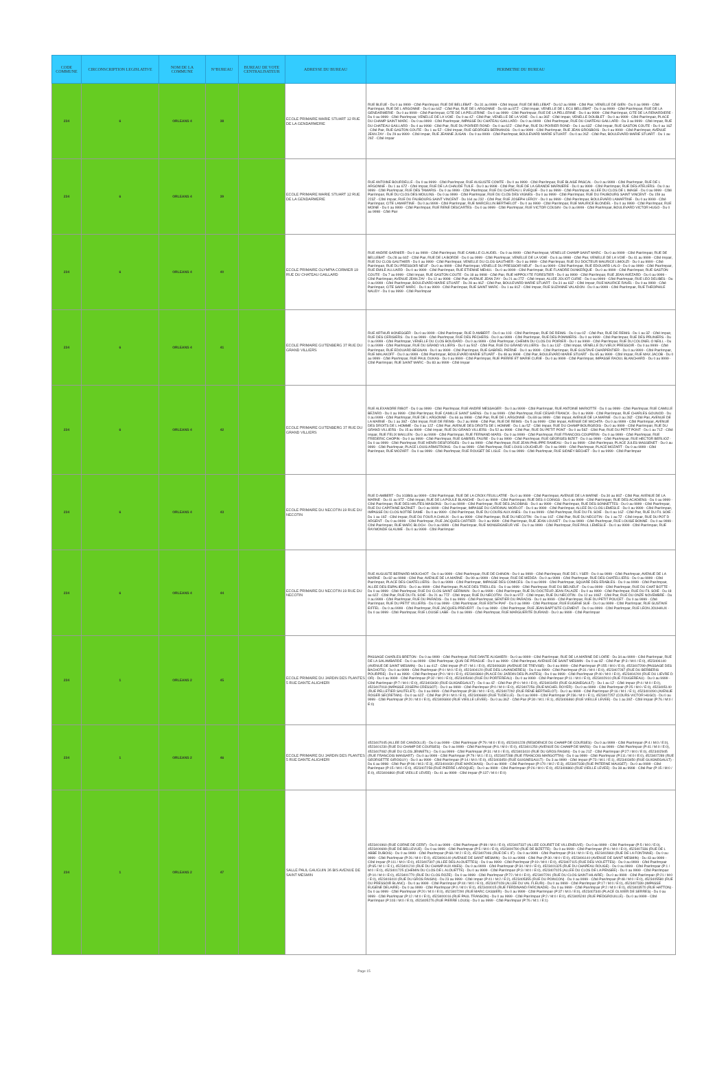| CODE COMMUNE | CIRCONSCRIPTION LEGISLATIVE | NOM DE LA COMMUNE | N°BUREAU | BUREAU DE VOTE CENTRALISATEUR | ADRESSE DU BUREAU | PERIMETRE DU BUREAU |
| --- | --- | --- | --- | --- | --- | --- |
| 234 | 6 | ORLEANS 4 | 38 | | ECOLE PRIMAIRE MARIE STUART 12 RUE DE LA GENDARMERIE | RUE BLEUE - Du 0 au 9999 - Côté Pair/Impair, RUE DE BELLEBAT - Du 31 au 9999 - Côté Impair, RUE DE BELLEBAT - Du 62 au 9998 - Côté Pair, VENELLE DE GIEN - Du 0 au 9999 - Côté Pair/Impair, RUE DE L ARGONNE - Du 0 au 64Z - Côté Pair, RUE DE L ARGONNE - Du 69 au 87Z - Côté Impair, VENELLE DE L ECU BELLEBAT - Du 0 au 9999 - Côté Pair/Impair, RUE DE LA GENDARMERIE - Du 0 au 9999 - Côté Pair/Impair, CITE DE LA PELLERINE - Du 0 au 9999 - Côté Pair/Impair, RUE DE LA PELLERINE - Du 0 au 9999 - Côté Pair/Impair, CITE DE LA RENARDIERE - Du 0 au 9999 - Côté Pair/Impair, VENELLE DE LA VOIE - Du 0 au 4Z - Côté Pair, VENELLE DE LA VOIE - Du 1 au 39Z - Côté Impair, VENELLE DOUBLET - Du 0 au 9999 - Côté Pair/Impair, PLACE DU CHAMP SAINT MARC - Du 0 au 9999 - Côté Pair/Impair, IMPASSE DU CHATEAU GAILLARD - Du 0 au 9999 - Côté Pair/Impair, RUE DU CHATEAU GAILLARD - Du 3 au 9999 - Côté Impair, RUE DU CHATEAU GAILLARD - Du 4 au 9998 - Côté Pair, RUE DU POIRIER ROND - Du 0 au 62Z - Côté Pair, RUE DU POIRIER ROND - Du 1 au 63Z - Côté Impair, RUE GASTON COUTE - Du 0 au 16Z - Côté Pair, RUE GASTON COUTE - Du 1 au 5Z - Côté Impair, RUE GEORGES BERNANOS - Du 0 au 9999 - Côté Pair/Impair, RUE JEAN GROSBOIS - Du 0 au 9999 - Côté Pair/Impair, AVENUE JEAN ZAY - Du 29 au 9999 - Côté Impair, RUE JEANNE JUGAN - Du 0 au 9999 - Côté Pair/Impair, BOULEVARD MARIE STUART - Du 0 au 26Z - Côté Pair, BOULEVARD MARIE STUART - Du 1 au 29Z - Côté Impair |
| 234 | 6 | ORLEANS 4 | 39 | | ECOLE PRIMAIRE MARIE STUART 12 RUE DE LA GENDARMERIE | RUE ANTOINE BOURDELLE - Du 0 au 9999 - Côté Pair/Impair, RUE AUGUSTE COMTE - Du 0 au 9999 - Côté Pair/Impair, RUE BLAISE PASCAL - Du 0 au 9999 - Côté Pair/Impair, RUE DE L ARGONNE - Du 1 au 67Z - Côté Impair, RUE DE LA CHAUDE TUILE - Du 0 au 9998 - Côté Pair, RUE DE LA GRANDE MARNIERE - Du 0 au 9999 - Côté Pair/Impair, RUE DES ATELIERS - Du 0 au 9999 - Côté Pair/Impair, RUE DES TAMARIS - Du 0 au 9999 - Côté Pair/Impair, RUE DU CHATEAU L EVEQUE - Du 0 au 9999 - Côté Pair/Impair, ALLEE DU CLOS DE L IMAGE - Du 0 au 9999 - Côté Pair/Impair, RUE DU CLOS DES MOULINS - Du 0 au 9999 - Côté Pair/Impair, RUE DU CLOS DES VIGNES - Du 0 au 9999 - Côté Pair/Impair, RUE DU FAUBOURG SAINT VINCENT - Du 159 au 223Z - Côté Impair, RUE DU FAUBOURG SAINT VINCENT - Du 164 au 232 - Côté Pair, RUE JOSEPH LEROY - Du 0 au 9999 - Côté Pair/Impair, BOULEVARD LAMARTINE - Du 0 au 9999 - Côté Pair/Impair, CITE LAMARTINE - Du 0 au 9999 - Côté Pair/Impair, RUE MARCELLIN BERTHELOT - Du 0 au 9999 - Côté Pair/Impair, RUE MAURICE BLONDEL - Du 0 au 9999 - Côté Pair/Impair, RUE MOINE - Du 0 au 9999 - Côté Pair/Impair, RUE RENE DESCARTES - Du 0 au 9999 - Côté Pair/Impair, RUE VICTOR COUSIN - Du 0 au 9999 - Côté Pair/Impair, BOULEVARD VICTOR HUGO - Du 0 au 9998 - Côté Pair |
| 234 | 6 | ORLEANS 4 | 40 | | ECOLE PRIMAIRE OLYMPIA CORMIER 19 RUE DU CHATEAU GAILLARD | RUE ANDRE GARNIER - Du 0 au 9999 - Côté Pair/Impair, RUE CAMILLE CLAUDEL - Du 0 au 9999 - Côté Pair/Impair, VENELLE CHAMP SAINT MARC - Du 0 au 9999 - Côté Pair/Impair, RUE DE BELLEBAT - Du 28 au 60Z - Côté Pair, RUE DE LA BORDE - Du 0 au 9999 - Côté Pair/Impair, VENELLE DE LA VOIE - Du 6 au 9998 - Côté Pair, VENELLE DE LA VOIE - Du 41 au 9999 - Côté Impair, RUE DU CLOS GAUTHIER - Du 0 au 9999 - Côté Pair/Impair, VENELLE DU CLOS GAUTHIER - Du 0 au 9999 - Côté Pair/Impair, RUE DU DOCTEUR MAURICE LIMOUZI - Du 0 au 9999 - Côté Pair/Impair, RUE DU PRESSOIR NEUF - Du 0 au 9999 - Côté Pair/Impair, VENELLE DU PRESSOIR NEUF - Du 0 au 9999 - Côté Pair/Impair, RUE EDOUARD LALO - Du 0 au 9999 - Côté Pair/Impair, RUE EMILE ALLUARD - Du 0 au 9999 - Côté Pair/Impair, RUE ETIENNE MEHUL - Du 0 au 9999 - Côté Pair/Impair, RUE FLANDRE DUNKERQUE - Du 0 au 9999 - Côté Pair/Impair, RUE GASTON COUTE - Du 7 au 9999 - Côté Impair, RUE GASTON COUTE - Du 18 au 9998 - Côté Pair, RUE HIPPOLYTE FORESTIER - Du 0 au 9999 - Côté Pair/Impair, RUE JEAN AVEZARD - Du 0 au 9999 - Côté Pair/Impair, AVENUE JEAN ZAY - Du 12 au 9998 - Côté Pair, AVENUE JEAN ZAY - Du 21 au 27Z - Côté Impair, ALLEE JOLIOT CURIE - Du 0 au 9999 - Côté Pair/Impair, RUE LEO DELIBES - Du 0 au 9999 - Côté Pair/Impair, BOULEVARD MARIE STUART - Du 28 au 46Z - Côté Pair, BOULEVARD MARIE STUART - Du 31 au 63Z - Côté Impair, RUE MAURICE RAVEL - Du 0 au 9999 - Côté Pair/Impair, CITE SAINT MARC - Du 0 au 9999 - Côté Pair/Impair, RUE SAINT MARC - Du 1 au 81Z - Côté Impair, RUE SUZANNE VALADON - Du 0 au 9999 - Côté Pair/Impair, RUE THEOPHILE NAUDY - Du 0 au 9999 - Côté Pair/Impair |
| 234 | 6 | ORLEANS 4 | 41 | | ECOLE PRIMAIRE GUTENBERG 37 RUE DU GRAND VILLIERS | RUE ARTHUR HONEGGER - Du 0 au 9999 - Côté Pair/Impair, RUE D AMBERT - Du 0 au 103 - Côté Pair/Impair, RUE DE REIMS - Du 0 au 0Z - Côté Pair, RUE DE REIMS - Du 1 au 3Z - Côté Impair, RUE DES CERISIERS - Du 0 au 9999 - Côté Pair/Impair, RUE DES PECHERS - Du 0 au 9999 - Côté Pair/Impair, RUE DES POMMIERS - Du 0 au 9999 - Côté Pair/Impair, RUE DES PRUNIERS - Du 0 au 9999 - Côté Pair/Impair, VENELLE DU CLOS BOUDARD - Du 0 au 9999 - Côté Pair/Impair, CHEMIN DU CLOS DU POIRIER - Du 0 au 9999 - Côté Pair/Impair, RUE DU COLONEL O NEILL - Du 0 au 9999 - Côté Pair/Impair, RUE DU GRAND VILLIERS - Du 0 au 50Z - Côté Pair, RUE DU GRAND VILLIERS - Du 1 au 13Z - Côté Impair, VENELLE DU VIEUX PRESSOIR - Du 0 au 9999 - Côté Pair/Impair, RUE EDOUARD BEGNAN - Du 0 au 9999 - Côté Pair/Impair, RUE GABRIEL PIERNE - Du 0 au 9999 - Côté Pair/Impair, RUE GUSTAVE CHARPENTIER - Du 0 au 9999 - Côté Pair/Impair, RUE MALAKOFF - Du 0 au 9999 - Côté Pair/Impair, BOULEVARD MARIE STUART - Du 48 au 9998 - Côté Pair, BOULEVARD MARIE STUART - Du 65 au 9999 - Côté Impair, RUE MAX JACOB - Du 0 au 9999 - Côté Pair/Impair, RUE PAUL DUKAS - Du 0 au 9999 - Côté Pair/Impair, RUE PIERRE ET MARIE CURIE - Du 0 au 9999 - Côté Pair/Impair, IMPASSE RAOUL BLANCHARD - Du 0 au 9999 - Côté Pair/Impair, RUE SAINT MARC - Du 83 au 9999 - Côté Impair |
| 234 | 6 | ORLEANS 4 | 42 | | ECOLE PRIMAIRE GUTENBERG 37 RUE DU GRAND VILLIERS | RUE ALEXANDRE RIBOT - Du 0 au 9999 - Côté Pair/Impair, RUE ANDRE MESSAGER - Du 0 au 9999 - Côté Pair/Impair, RUE ANTOINE MARIOTTE - Du 0 au 9999 - Côté Pair/Impair, RUE CAMILLE BEZARD - Du 0 au 9999 - Côté Pair/Impair, RUE CAMILLE SAINT SAENS - Du 0 au 9999 - Côté Pair/Impair, RUE CESAR FRANCK - Du 0 au 9999 - Côté Pair/Impair, RUE CHARLES GOUNOD - Du 0 au 9999 - Côté Pair/Impair, RUE DE L ARGONNE - Du 66 au 9998 - Côté Pair, RUE DE L ARGONNE - Du 89 au 9999 - Côté Impair, AVENUE DE LA MARNE - Du 0 au 28Z - Côté Pair, AVENUE DE LA MARNE - Du 1 au 39Z - Côté Impair, RUE DE REIMS - Du 2 au 9998 - Côté Pair, RUE DE REIMS - Du 5 au 9999 - Côté Impair, AVENUE DE WICHITA - Du 0 au 9999 - Côté Pair/Impair, AVENUE DES DROITS DE L HOMME - Du 0 au 12Z - Côté Pair, AVENUE DES DROITS DE L HOMME - Du 1 au 5Z - Côté Impair, RUE DU CHAMP BOURGEOIS - Du 0 au 9999 - Côté Pair/Impair, RUE DU GRAND VILLIERS - Du 15 au 9999 - Côté Impair, RUE DU GRAND VILLIERS - Du 52 au 9998 - Côté Pair, RUE DU PETIT PONT - Du 0 au 58Z - Côté Pair, RUE DU PETIT PONT - Du 1 au 71Z - Côté Impair, RUE FELIX MAILLEN - Du 0 au 9999 - Côté Pair/Impair, RUE FERNAND MARS - Du 0 au 9999 - Côté Pair/Impair, RUE FRANCOIS COUPERIN - Du 0 au 9999 - Côté Pair/Impair, RUE FREDERIC CHOPIN - Du 0 au 9999 - Côté Pair/Impair, RUE GABRIEL FAURE - Du 0 au 9999 - Côté Pair/Impair, RUE GEORGES BIZET - Du 0 au 9999 - Côté Pair/Impair, RUE HECTOR BERLIOZ - Du 0 au 9999 - Côté Pair/Impair, RUE HENRI DESFORGES - Du 0 au 9999 - Côté Pair/Impair, RUE JEAN PHILIPPE RAMEAU - Du 0 au 9999 - Côté Pair/Impair, PLACE JULES MASSENET - Du 0 au 9999 - Côté Pair/Impair, PLACE LOUIS ARMSTRONG - Du 0 au 9999 - Côté Pair/Impair, RUE LOUIS LOUCHEUR - Du 0 au 9999 - Côté Pair/Impair, PLACE MOZART - Du 0 au 9999 - Côté Pair/Impair, RUE MOZART - Du 0 au 9999 - Côté Pair/Impair, RUE ROUGET DE LISLE - Du 0 au 9999 - Côté Pair/Impair, RUE SIDNEY BECHET - Du 0 au 9999 - Côté Pair/Impair |
| 234 | 6 | ORLEANS 4 | 43 | | ECOLE PRIMAIRE DU NECOTIN 19 RUE DU NECOTIN | RUE D AMBERT - Du 103BIS au 9999 - Côté Pair/Impair, RUE DE LA CROIX FEUILLATRE - Du 0 au 9999 - Côté Pair/Impair, AVENUE DE LA MARNE - Du 30 au 80Z - Côté Pair, AVENUE DE LA MARNE - Du 41 au 97Z - Côté Impair, RUE DE LA POULE BLANCHE - Du 0 au 9999 - Côté Pair/Impair, RUE DES 4 COINGS - Du 0 au 9999 - Côté Pair/Impair, RUE DES ACADIENS - Du 0 au 9999 - Côté Pair/Impair, RUE DES HAUTES MAISONS - Du 0 au 9999 - Côté Pair/Impair, RUE DES JACOBINS - Du 0 au 9999 - Côté Pair/Impair, RUE DES SONNETTES - Du 0 au 9999 - Côté Pair/Impair, RUE DU CAPITAINE BAZINET - Du 0 au 9999 - Côté Pair/Impair, IMPASSE DU CARDINAL MORLOT - Du 0 au 9999 - Côté Pair/Impair, ALLEE DU CLOS LEMESLE - Du 0 au 9999 - Côté Pair/Impair, IMPASSE DU CLOS NOTRE DAME - Du 0 au 9999 - Côté Pair/Impair, RUE DU COURS AUX ANES - Du 0 au 9999 - Côté Pair/Impair, RUE DU FIL SOIE - Du 0 au 16Z - Côté Pair, RUE DU FIL SOIE - Du 1 au 19Z - Côté Impair, RUE DU FOUR A CHAUX - Du 0 au 9999 - Côté Pair/Impair, RUE DU NECOTIN - Du 0 au 10Z - Côté Pair, RUE DU NECOTIN - Du 1 au 7Z - Côté Impair, RUE DU POT D ARGENT - Du 0 au 9999 - Côté Pair/Impair, RUE JACQUES CARTIER - Du 0 au 9999 - Côté Pair/Impair, RUE JEAN LOUVET - Du 0 au 9999 - Côté Pair/Impair, RUE LOUISE BONNE - Du 0 au 9999 - Côté Pair/Impair, RUE MARC BLOCH - Du 0 au 9999 - Côté Pair/Impair, RUE MONSEIGNEUR VIE - Du 0 au 9999 - Côté Pair/Impair, RUE PAUL LEMESLE - Du 0 au 9999 - Côté Pair/Impair, RUE RAYMONDE GLAUME - Du 0 au 9999 - Côté Pair/Impair |
| 234 | 6 | ORLEANS 4 | 44 | | ECOLE PRIMAIRE DU NECOTIN 19 RUE DU NECOTIN | RUE AUGUSTE BERNARD MOUCHOT - Du 0 au 9999 - Côté Pair/Impair, RUE DE CHINON - Du 0 au 9999 - Côté Pair/Impair, RUE DE L YSER - Du 0 au 9999 - Côté Pair/Impair, AVENUE DE LA MARNE - Du 82 au 9998 - Côté Pair, AVENUE DE LA MARNE - Du 99 au 9999 - Côté Impair, RUE DE MEDEA - Du 0 au 9999 - Côté Pair/Impair, RUE DES CHATELLIERS - Du 0 au 9999 - Côté Pair/Impair, PLACE DES CHATELLIERS - Du 0 au 9999 - Côté Pair/Impair, IMPASSE DES COMICES - Du 0 au 9999 - Côté Pair/Impair, SQUARE DES ERABLES - Du 0 au 9999 - Côté Pair/Impair, ALLEE DES ESPALIERS - Du 0 au 9999 - Côté Pair/Impair, PLACE DES TREILLES - Du 0 au 9999 - Côté Pair/Impair, RUE DU BELNEUF - Du 0 au 9999 - Côté Pair/Impair, RUE DU CHAT BOTTE - Du 0 au 9999 - Côté Pair/Impair, RUE DU CLOS SAINT GERMAIN - Du 0 au 9999 - Côté Pair/Impair, RUE DU DOCTEUR JEAN FALAIZE - Du 0 au 9999 - Côté Pair/Impair, RUE DU FIL SOIE - Du 18 au 62Z - Côté Pair, RUE DU FIL SOIE - Du 21 au 77Z - Côté Impair, RUE DU NECOTIN - Du 9 au 97Z - Côté Impair, RUE DU NECOTIN - Du 12 au 108Z - Côté Pair, RUE DU ONZE NOVEMBRE - Du 0 au 9999 - Côté Pair/Impair, RUE DU PARADIS - Du 0 au 9999 - Côté Pair/Impair, SENTIER DU PARADIS - Du 0 au 9999 - Côté Pair/Impair, RUE DU PETIT POUCET - Du 0 au 9999 - Côté Pair/Impair, RUE DU PETIT VILLIERS - Du 0 au 9999 - Côté Pair/Impair, RUE EDITH PIAF - Du 0 au 9999 - Côté Pair/Impair, RUE EUGENE SUE - Du 0 au 9999 - Côté Pair/Impair, RUE GUSTAVE EIFFEL - Du 0 au 9999 - Côté Pair/Impair, RUE JACQUES PREVERT - Du 0 au 9999 - Côté Pair/Impair, RUE JEAN BAPTISTE CLEMENT - Du 0 au 9999 - Côté Pair/Impair, RUE LEON JOUHAUX - Du 0 au 9999 - Côté Pair/Impair, RUE LOUISE LABE - Du 0 au 9999 - Côté Pair/Impair, RUE MARGUERITE DURAND - Du 0 au 9999 - Côté Pair/Impair |
| 234 | 1 | ORLEANS 2 | 45 | | ECOLE PRIMAIRE DU JARDIN DES PLANTES 5 RUE DANTE ALIGHIERI | PASSAGE CHARLES BRETON - Du 0 au 9999 - Côté Pair/Impair, RUE DANTE ALIGHIERI - Du 0 au 9999 - Côté Pair/Impair, RUE DE LA MARINE DE LOIRE - Du 34 au 9999 - Côté Pair/Impair, RUE DE LA SALAMBARDE - Du 0 au 9999 - Côté Pair/Impair, QUAI DE PRAGUE - Du 0 au 9999 - Côté Pair/Impair, AVENUE DE SAINT MESMIN - Du 0 au 8Z - Côté Pair (P:3 / M:0 / E:0), 4523406140 (AVENUE DE SAINT MESMIN) - Du 1 au 41Z - Côté Impair (P:47 / M:1 / E:0), 4523406630 (AVENUE DE TREVISE) - Du 0 au 9999 - Côté Pair/Impair (P:155 / M:0 / E:0), 4523407299 (PASSAGE DES BACHOTS) - Du 0 au 9999 - Côté Pair/Impair (P:0 / M:0 / E:0), 4523404120 (RUE DES LAVANDIERES) - Du 0 au 9999 - Côté Pair/Impair (P:31 / M:0 / E:0), 4523407287 (RUE DU BERBERIS POURPRE) - Du 0 au 9999 - Côté Pair/Impair (P:0 / M:0 / E:0), 4523403860 (PLACE DU JARDIN DES PLANTES) - Du 0 au 9999 - Côté Pair/Impair (P:40 / M:0 / E:0), 4523404200 (RUE DU LIEVRE D OR) - Du 0 au 9999 - Côté Pair/Impair (P:32 / M:0 / E:0), 4523405460 (RUE DU PORTEREAU) - Du 0 au 9999 - Côté Pair/Impair (P:11 / M:0 / E:0), 4523402910 (RUE FOUGEREAU) - Du 0 au 9999 - Côté Pair/Impair (P:7 / M:0 / E:0), 4523403430 (RUE GUIGNEGAULT) - Du 0 au 4Z - Côté Pair (P:0 / M:0 / E:0), 4523403450 (RUE GUIGNEGAULT) - Du 1 au 1Z - Côté Impair (P:4 / M:0 / E:0), 4523407018 (IMPASSE JOSEPH CRESSOT) - Du 0 au 9999 - Côté Pair/Impair (P:0 / M:0 / E:0), 4523407256 (RUE MICHEL ROYER) - Du 0 au 9999 - Côté Pair/Impair (P:25 / M:0 / E:0), 4523405140 (RUE PELLETIER SAUTELET) - Du 0 au 9999 - Côté Pair/Impair (P:38 / M:0 / E:0), 4523407292 (RUE RENE BERTHELOT) - Du 0 au 9999 - Côté Pair/Impair (P:16 / M:1 / E:1), 4523401090 (AVENUE ROGER SECRETAIN) - Du 0 au 62Z - Côté Pair (P:9 / M:0 / E:0), 4523406680 (RUE TUDELLE) - Du 0 au 9999 - Côté Pair/Impair (P:236 / M:0 / E:1), 4523407257 (COURS VICTOR HUGO) - Du 0 au 9999 - Côté Pair/Impair (P:20 / M:0 / E:0), 4523406860 (RUE VIEILLE LEVEE) - Du 0 au 36Z - Côté Pair (P:30 / M:1 / E:1), 4523406860 (RUE VIEILLE LEVEE) - Du 1 au 39Z - Côté Impair (P:76 / M:0 / E:0) |
| 234 | 1 | ORLEANS 2 | 46 | | ECOLE PRIMAIRE DU JARDIN DES PLANTES 5 RUE DANTE ALIGHIERI | 4523407045 (ALLEE DE CANDOLLE) - Du 0 au 9999 - Côté Pair/Impair (P:79 / M:0 / E:0), 4523401228 (RESIDENCE DU CHAMP DE COURSES) - Du 0 au 9999 - Côté Pair/Impair (P:4 / M:0 / E:0), 4523401230 (RUE DU CHAMP DE COURSES) - Du 0 au 9999 - Côté Pair/Impair (P:6 / M:0 / E:0), 4523401250 (AVENUE DU CHAMP DE MARS) - Du 0 au 9999 - Côté Pair/Impair (P:41 / M:0 / E:0), 4523407082 (RUE DU CLOS JENNETIL) - Du 0 au 9999 - Côté Pair/Impair (P:31 / M:0 / E:0), 4523403410 (RUE DU GROS RAISIN) - Du 0 au 21Z - Côté Pair/Impair (P:27 / M:0 / E:0), 4523402945 (RUE FRANCOIS MANSART) - Du 0 au 9999 - Côté Pair/Impair (P:79 / M:1 / E:1), 4523407288 (RUE FRANCOIS MARGOTTIN) - Du 0 au 9999 - Côté Pair/Impair (P:111 / M:0 / E:0), 4523407289 (RUE GEORGETTE GIROGUY) - Du 0 au 9999 - Côté Pair/Impair (P:14 / M:0 / E:0), 4523403450 (RUE GUIGNEGAULT) - Du 3 au 9999 - Côté Impair (P:73 / M:1 / E:1), 4523403450 (RUE GUIGNEGAULT) - Du 6 au 9998 - Côté Pair (P:96 / M:3 / E:3), 4523404430 (RUE MARCHAIS) - Du 0 au 9999 - Côté Pair/Impair (P:170 / M:2 / E:3), 4523407338 (RUE PATERNE MAUGET) - Du 0 au 9999 - Côté Pair/Impair (P:15 / M:0 / E:0), 4523407258 (RUE PIERRE LAROQUE) - Du 0 au 9999 - Côté Pair/Impair (P:26 / M:0 / E:0), 4523406860 (RUE VIEILLE LEVEE) - Du 38 au 9998 - Côté Pair (P:15 / M:0 / E:0), 4523406860 (RUE VIEILLE LEVEE) - Du 41 au 9999 - Côté Impair (P:137 / M:0 / E:0) |
| 234 | 1 | ORLEANS 2 | 47 | | SALLE PAUL GAUGUIN 36 BIS AVENUE DE SAINT MESMIN | 4523401960 (RUE CORNE DE CERF) - Du 0 au 9999 - Côté Pair/Impair (P:89 / M:0 / E:0), 4523407337 (ALLEE COURET DE VILLENEUVE) - Du 0 au 9999 - Côté Pair/Impair (P:5 / M:0 / E:0), 4523400699 (RUE DE BELLEVUE) - Du 0 au 9999 - Côté Pair/Impair (P:5 / M:0 / E:0), 4523400780 (RUE DE BIZETTE) - Du 0 au 9999 - Côté Pair/Impair (P:6 / M:0 / E:0), 4523407336 (RUE DE L ABBE DUBOIS) - Du 0 au 9999 - Côté Pair/Impair (P:68 / M:2 / E:2), 4523407046 (RUE DE L IF) - Du 0 au 9999 - Côté Pair/Impair (P:34 / M:0 / E:0), 4523402860 (RUE DE LA FONTAINE) - Du 0 au 9999 - Côté Pair/Impair (P:26 / M:0 / E:0), 4523406140 (AVENUE DE SAINT MESMIN) - Du 10 au 9998 - Côté Pair (P:30 / M:0 / E:0), 4523406140 (AVENUE DE SAINT MESMIN) - Du 43 au 9999 - Côté Impair (P:111 / M:0 / E:0), 4523407307 (ALLEE DES ALOUETTES) - Du 0 au 9999 - Côté Pair/Impair (P:19 / M:0 / E:0), 4523407115 (RUE DES VIOLETTES) - Du 0 au 9999 - Côté Pair/Impair (P:65 / M:1 / E:1), 4523401210 (RUE DU CHAMP AUX ANES) - Du 0 au 9999 - Côté Pair/Impair (P:34 / M:0 / E:0), 4523401325 (RUE DU CHAPEAU ROUGE) - Du 0 au 9999 - Côté Pair/Impair (P:1 / M:0 / E:0), 4523401725 (CHEMIN DU CLOS DE L ALOUETTE) - Du 0 au 9999 - Côté Pair/Impair (P:3 / M:0 / E:0), 4523407025 (ALLEE DU CLOS DE LA PENSEE) - Du 0 au 9999 - Côté Pair/Impair (P:10 / M:0 / E:0), 4523401770 (RUE DU CLOS ROZE) - Du 0 au 9999 - Côté Pair/Impair (P:72 / M:0 / E:0), 4523407291 (RUE DU CLOS SAINT HILAIRE) - Du 0 au 9999 - Côté Pair/Impair (P:21 / M:0 / E:0), 4523403410 (RUE DU GROS RAISIN) - Du 23 au 9999 - Côté Impair (P:41 / M:2 / E:2), 4523405355 (RUE DU POINCON) - Du 0 au 9999 - Côté Pair/Impair (P:48 / M:0 / E:0), 4523405580 (RUE DU PRESSOIR BLANC) - Du 0 au 9999 - Côté Pair/Impair (P:44 / M:0 / E:0), 4523407028 (ALLEE DU VAL FLEURI) - Du 0 au 9999 - Côté Pair/Impair (P:17 / M:0 / E:0), 4523407339 (IMPASSE EUGENE DELAIRE) - Du 0 au 9999 - Côté Pair/Impair (P:0 / M:0 / E:0), 4523400015 (RUE FERDINAND FARCINADE) - Du 0 au 9999 - Côté Pair/Impair (P:2 / M:0 / E:0), 4523403570 (RUE HATTON) - Du 0 au 9999 - Côté Pair/Impair (P:20 / M:0 / E:0), 4523407290 (RUE MARC CASSIER) - Du 0 au 9999 - Côté Pair/Impair (P:37 / M:0 / E:0), 4523407340 (PLACE OLIVIER DE SERRES) - Du 0 au 9999 - Côté Pair/Impair (P:12 / M:0 / E:0), 4523400016 (RUE PAUL TRANSON) - Du 0 au 9999 - Côté Pair/Impair (P:2 / M:0 / E:0), 4523405240 (RUE PIEDGROUILLE) - Du 0 au 9999 - Côté Pair/Impair (P:103 / M:0 / E:0), 4523405276 (RUE PIERRE LOUIS) - Du 0 au 9999 - Côté Pair/Impair (P:76 / M:1 / E:1) |
Page 15